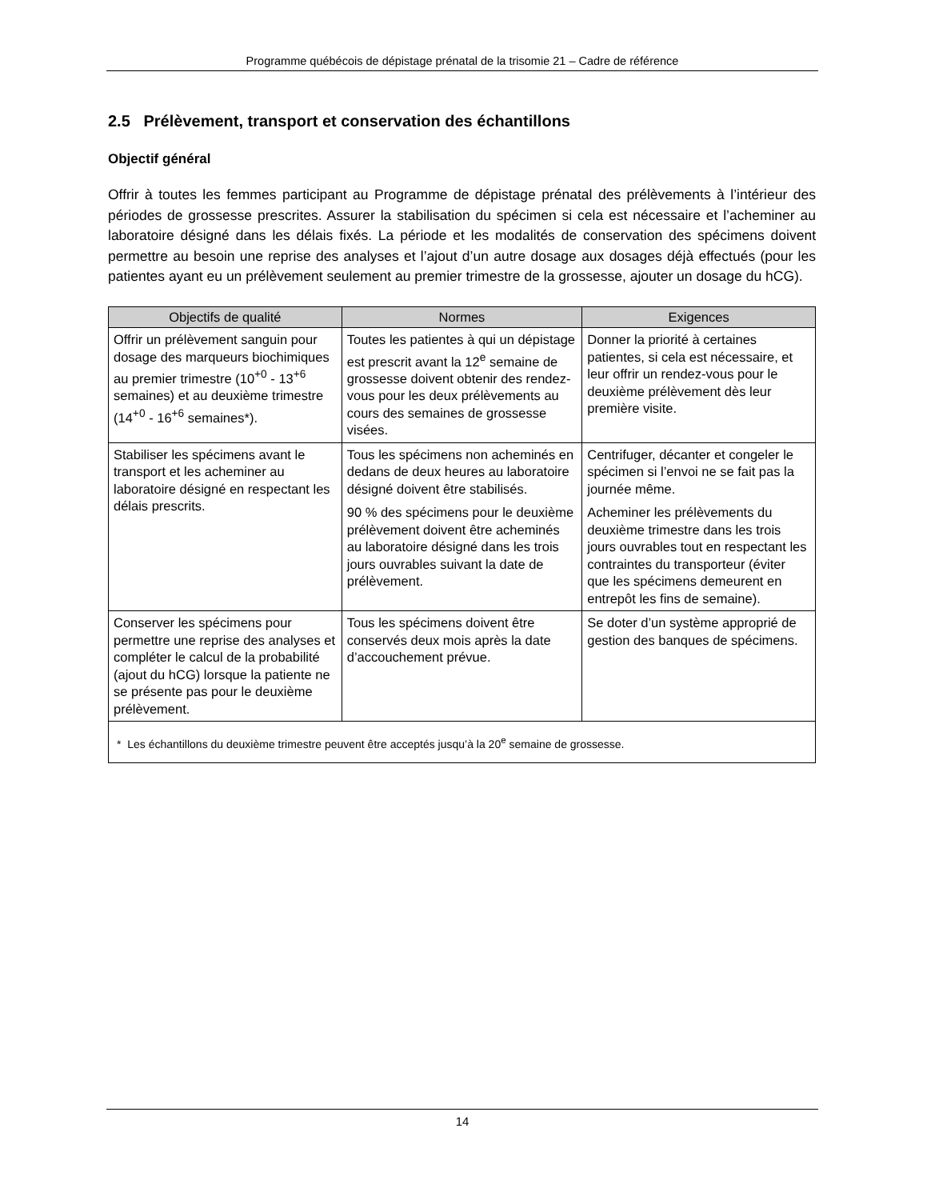Programme québécois de dépistage prénatal de la trisomie 21 – Cadre de référence
2.5 Prélèvement, transport et conservation des échantillons
Objectif général
Offrir à toutes les femmes participant au Programme de dépistage prénatal des prélèvements à l’intérieur des périodes de grossesse prescrites. Assurer la stabilisation du spécimen si cela est nécessaire et l’acheminer au laboratoire désigné dans les délais fixés. La période et les modalités de conservation des spécimens doivent permettre au besoin une reprise des analyses et l’ajout d’un autre dosage aux dosages déjà effectués (pour les patientes ayant eu un prélèvement seulement au premier trimestre de la grossesse, ajouter un dosage du hCG).
| Objectifs de qualité | Normes | Exigences |
| --- | --- | --- |
| Offrir un prélèvement sanguin pour dosage des marqueurs biochimiques au premier trimestre (10<sup>+0</sup> - 13<sup>+6</sup> semaines) et au deuxième trimestre (14<sup>+0</sup> - 16<sup>+6</sup> semaines*). | Toutes les patientes à qui un dépistage est prescrit avant la 12<sup>e</sup> semaine de grossesse doivent obtenir des rendez-vous pour les deux prélèvements au cours des semaines de grossesse visées. | Donner la priorité à certaines patientes, si cela est nécessaire, et leur offrir un rendez-vous pour le deuxième prélèvement dès leur première visite. |
| Stabiliser les spécimens avant le transport et les acheminer au laboratoire désigné en respectant les délais prescrits. | Tous les spécimens non acheminés en dedans de deux heures au laboratoire désigné doivent être stabilisés. 90 % des spécimens pour le deuxième prélèvement doivent être acheminés au laboratoire désigné dans les trois jours ouvrables suivant la date de prélèvement. | Centrifuger, décanter et congeler le spécimen si l’envoi ne se fait pas la journée même. Acheminer les prélèvements du deuxième trimestre dans les trois jours ouvrables tout en respectant les contraintes du transporteur (éviter que les spécimens demeurent en entrepôt les fins de semaine). |
| Conserver les spécimens pour permettre une reprise des analyses et compléter le calcul de la probabilité (ajout du hCG) lorsque la patiente ne se présente pas pour le deuxième prélèvement. | Tous les spécimens doivent être conservés deux mois après la date d’accouchement prévue. | Se doter d’un système approprié de gestion des banques de spécimens. |
| * Les échantillons du deuxième trimestre peuvent être acceptés jusqu’à la 20<sup>e</sup> semaine de grossesse. | | |
14